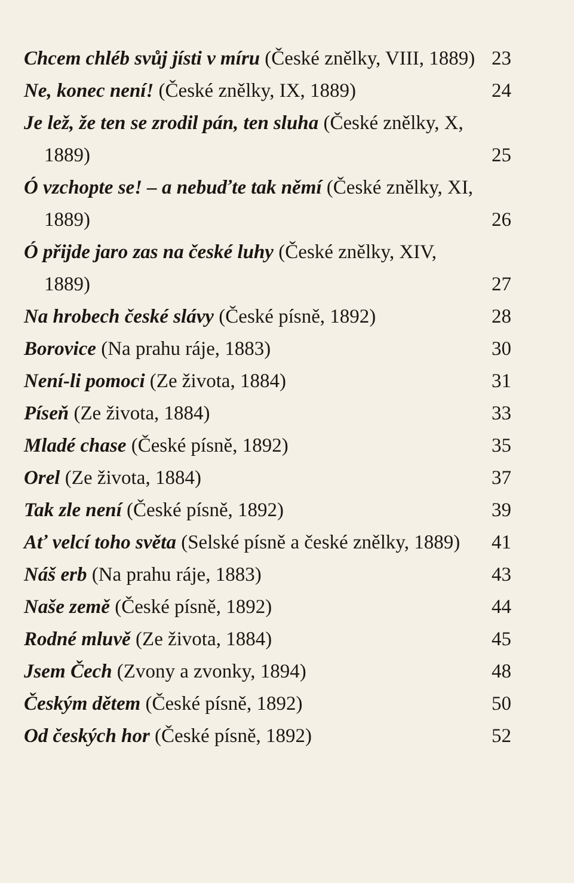Chcem chléb svůj jísti v míru (České znělky, VIII, 1889)
23
Ne, konec není! (České znělky, IX, 1889)
24
Je lež, že ten se zrodil pán, ten sluha (České znělky, X, 1889)
25
Ó vzchopte se! – a nebuďte tak němí (České znělky, XI, 1889)
26
Ó přijde jaro zas na české luhy (České znělky, XIV, 1889)
27
Na hrobech české slávy (České písně, 1892)
28
Borovice (Na prahu ráje, 1883)
30
Není-li pomoci (Ze života, 1884)
31
Píseň (Ze života, 1884)
33
Mladé chase (České písně, 1892)
35
Orel (Ze života, 1884)
37
Tak zle není (České písně, 1892)
39
Ať velcí toho světa (Selské písně a české znělky, 1889)
41
Náš erb (Na prahu ráje, 1883)
43
Naše země (České písně, 1892)
44
Rodné mluvě (Ze života, 1884)
45
Jsem Čech (Zvony a zvonky, 1894)
48
Českým dětem (České písně, 1892)
50
Od českých hor (České písně, 1892)
52